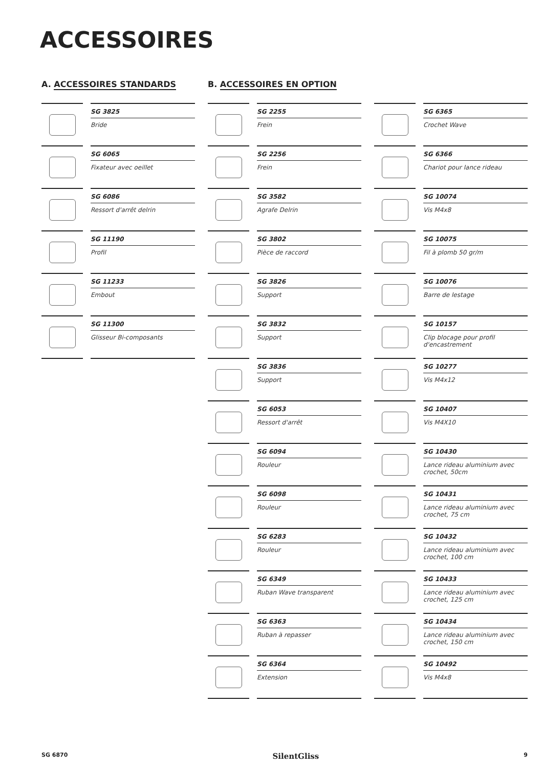ACCESSOIRES
A. ACCESSOIRES STANDARDS
SG 3825
Bride
SG 6065
Fixateur avec oeillet
SG 6086
Ressort d'arrêt delrin
SG 11190
Profil
SG 11233
Embout
SG 11300
Glisseur Bi-composants
B. ACCESSOIRES EN OPTION
SG 2255
Frein
SG 2256
Frein
SG 3582
Agrafe Delrin
SG 3802
Pièce de raccord
SG 3826
Support
SG 3832
Support
SG 3836
Support
SG 6053
Ressort d'arrêt
SG 6094
Rouleur
SG 6098
Rouleur
SG 6283
Rouleur
SG 6349
Ruban Wave transparent
SG 6363
Ruban à repasser
SG 6364
Extension
SG 6365
Crochet Wave
SG 6366
Chariot pour lance rideau
SG 10074
Vis M4x8
SG 10075
Fil à plomb 50 gr/m
SG 10076
Barre de lestage
SG 10157
Clip blocage pour profil d'encastrement
SG 10277
Vis M4x12
SG 10407
Vis M4X10
SG 10430
Lance rideau aluminium avec crochet, 50cm
SG 10431
Lance rideau aluminium avec crochet, 75 cm
SG 10432
Lance rideau aluminium avec crochet, 100 cm
SG 10433
Lance rideau aluminium avec crochet, 125 cm
SG 10434
Lance rideau aluminium avec crochet, 150 cm
SG 10492
Vis M4x8
SG 6870 SilentGliss 9